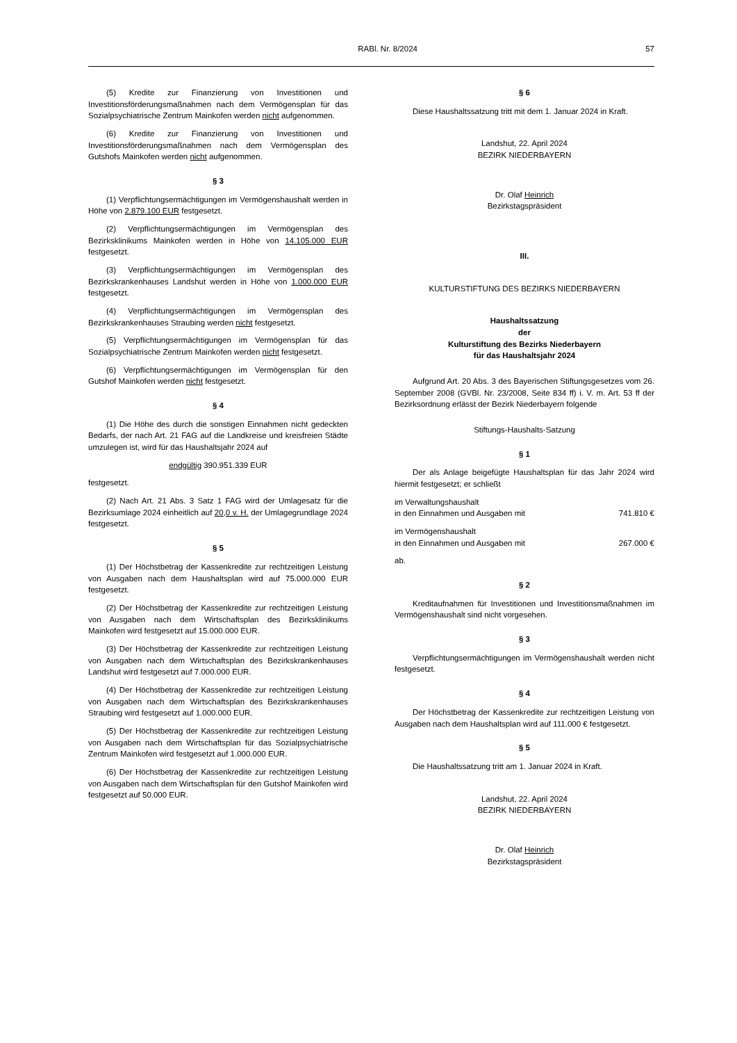RABl. Nr. 8/2024 57
(5) Kredite zur Finanzierung von Investitionen und Investitionsförderungsmaßnahmen nach dem Vermögensplan für das Sozialpsychiatrische Zentrum Mainkofen werden nicht aufgenommen.
(6) Kredite zur Finanzierung von Investitionen und Investitionsförderungsmaßnahmen nach dem Vermögensplan des Gutshofs Mainkofen werden nicht aufgenommen.
§ 3
(1) Verpflichtungsermächtigungen im Vermögenshaushalt werden in Höhe von 2.879.100 EUR festgesetzt.
(2) Verpflichtungsermächtigungen im Vermögensplan des Bezirksklinikums Mainkofen werden in Höhe von 14.105.000 EUR festgesetzt.
(3) Verpflichtungsermächtigungen im Vermögensplan des Bezirkskrankenhauses Landshut werden in Höhe von 1.000.000 EUR festgesetzt.
(4) Verpflichtungsermächtigungen im Vermögensplan des Bezirkskrankenhauses Straubing werden nicht festgesetzt.
(5) Verpflichtungsermächtigungen im Vermögensplan für das Sozialpsychiatrische Zentrum Mainkofen werden nicht festgesetzt.
(6) Verpflichtungsermächtigungen im Vermögensplan für den Gutshof Mainkofen werden nicht festgesetzt.
§ 4
(1) Die Höhe des durch die sonstigen Einnahmen nicht gedeckten Bedarfs, der nach Art. 21 FAG auf die Landkreise und kreisfreien Städte umzulegen ist, wird für das Haushaltsjahr 2024 auf
endgültig 390.951.339 EUR
festgesetzt.
(2) Nach Art. 21 Abs. 3 Satz 1 FAG wird der Umlagesatz für die Bezirksumlage 2024 einheitlich auf 20,0 v. H. der Umlagegrundlage 2024 festgesetzt.
§ 5
(1) Der Höchstbetrag der Kassenkredite zur rechtzeitigen Leistung von Ausgaben nach dem Haushaltsplan wird auf 75.000.000 EUR festgesetzt.
(2) Der Höchstbetrag der Kassenkredite zur rechtzeitigen Leistung von Ausgaben nach dem Wirtschaftsplan des Bezirksklinikums Mainkofen wird festgesetzt auf 15.000.000 EUR.
(3) Der Höchstbetrag der Kassenkredite zur rechtzeitigen Leistung von Ausgaben nach dem Wirtschaftsplan des Bezirkskrankenhauses Landshut wird festgesetzt auf 7.000.000 EUR.
(4) Der Höchstbetrag der Kassenkredite zur rechtzeitigen Leistung von Ausgaben nach dem Wirtschaftsplan des Bezirkskrankenhauses Straubing wird festgesetzt auf 1.000.000 EUR.
(5) Der Höchstbetrag der Kassenkredite zur rechtzeitigen Leistung von Ausgaben nach dem Wirtschaftsplan für das Sozialpsychiatrische Zentrum Mainkofen wird festgesetzt auf 1.000.000 EUR.
(6) Der Höchstbetrag der Kassenkredite zur rechtzeitigen Leistung von Ausgaben nach dem Wirtschaftsplan für den Gutshof Mainkofen wird festgesetzt auf 50.000 EUR.
§ 6
Diese Haushaltssatzung tritt mit dem 1. Januar 2024 in Kraft.
Landshut, 22. April 2024
BEZIRK NIEDERBAYERN
Dr. Olaf Heinrich
Bezirkstagspräsident
III.
KULTURSTIFTUNG DES BEZIRKS NIEDERBAYERN
Haushaltssatzung
der
Kulturstiftung des Bezirks Niederbayern
für das Haushaltsjahr 2024
Aufgrund Art. 20 Abs. 3 des Bayerischen Stiftungsgesetzes vom 26. September 2008 (GVBl. Nr. 23/2008, Seite 834 ff) i. V. m. Art. 53 ff der Bezirksordnung erlässt der Bezirk Niederbayern folgende
Stiftungs-Haushalts-Satzung
§ 1
Der als Anlage beigefügte Haushaltsplan für das Jahr 2024 wird hiermit festgesetzt; er schließt
im Verwaltungshaushalt
in den Einnahmen und Ausgaben mit 741.810 €
im Vermögenshaushalt
in den Einnahmen und Ausgaben mit 267.000 €
ab.
§ 2
Kreditaufnahmen für Investitionen und Investitionsmaßnahmen im Vermögenshaushalt sind nicht vorgesehen.
§ 3
Verpflichtungsermächtigungen im Vermögenshaushalt werden nicht festgesetzt.
§ 4
Der Höchstbetrag der Kassenkredite zur rechtzeitigen Leistung von Ausgaben nach dem Haushaltsplan wird auf 111.000 € festgesetzt.
§ 5
Die Haushaltssatzung tritt am 1. Januar 2024 in Kraft.
Landshut, 22. April 2024
BEZIRK NIEDERBAYERN
Dr. Olaf Heinrich
Bezirkstagspräsident